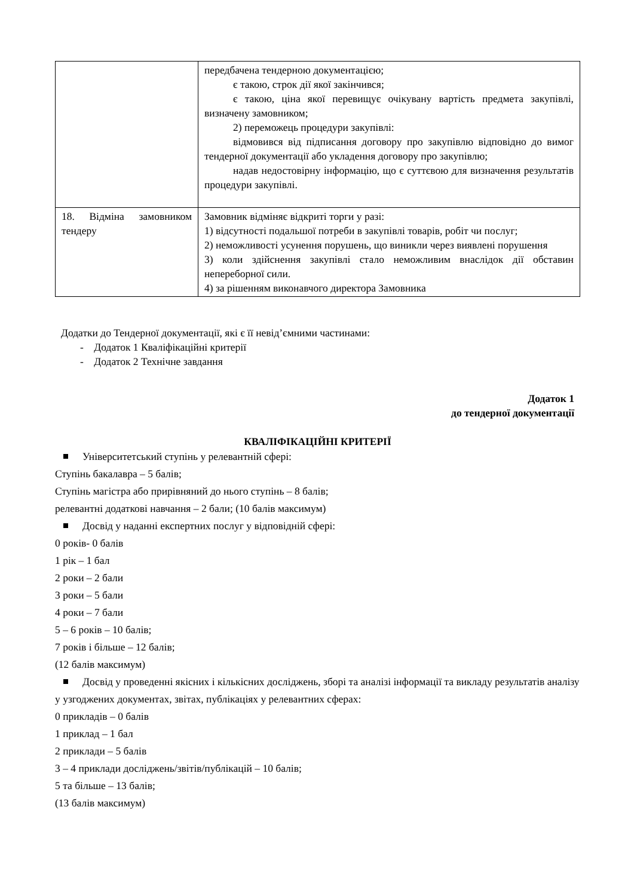| | передбачена тендерною документацією; є такою, строк дії якої закінчився; є такою, ціна якої перевищує очікувану вартість предмета закупівлі, визначену замовником; 2) переможець процедури закупівлі: відмовився від підписання договору про закупівлю відповідно до вимог тендерної документації або укладення договору про закупівлю; надав недостовірну інформацію, що є суттєвою для визначення результатів процедури закупівлі. |
| 18. Відміна замовником тендеру | Замовник відміняє відкриті торги у разі: 1) відсутності подальшої потреби в закупівлі товарів, робіт чи послуг; 2) неможливості усунення порушень, що виникли через виявлені порушення 3) коли здійснення закупівлі стало неможливим внаслідок дії обставин непереборної сили. 4) за рішенням виконавчого директора Замовника |
Додатки до Тендерної документації, які є її невід’ємними частинами:
- Додаток 1 Кваліфікаційні критерії
- Додаток 2 Технічне завдання
Додаток 1
до тендерної документації
КВАЛІФІКАЦІЙНІ КРИТЕРІЇ
Університетський ступінь у релевантній сфері:
Ступінь бакалавра – 5 балів;
Ступінь магістра або прирівняний до нього ступінь – 8 балів;
релевантні додаткові навчання – 2 бали; (10 балів максимум)
Досвід у наданні експертних послуг у відповідній сфері:
0 років- 0 балів
1 рік – 1 бал
2 роки – 2 бали
3 роки – 5 бали
4 роки – 7 бали
5 – 6 років – 10 балів;
7 років і більше – 12 балів;
(12 балів максимум)
Досвід у проведенні якісних і кількісних досліджень, зборі та аналізі інформації та викладу результатів аналізу у узгоджених документах, звітах, публікаціях у релевантних сферах:
0 прикладів – 0 балів
1 приклад – 1 бал
2 приклади – 5 балів
3 – 4 приклади досліджень/звітів/публікацій – 10 балів;
5 та більше – 13 балів;
(13 балів максимум)